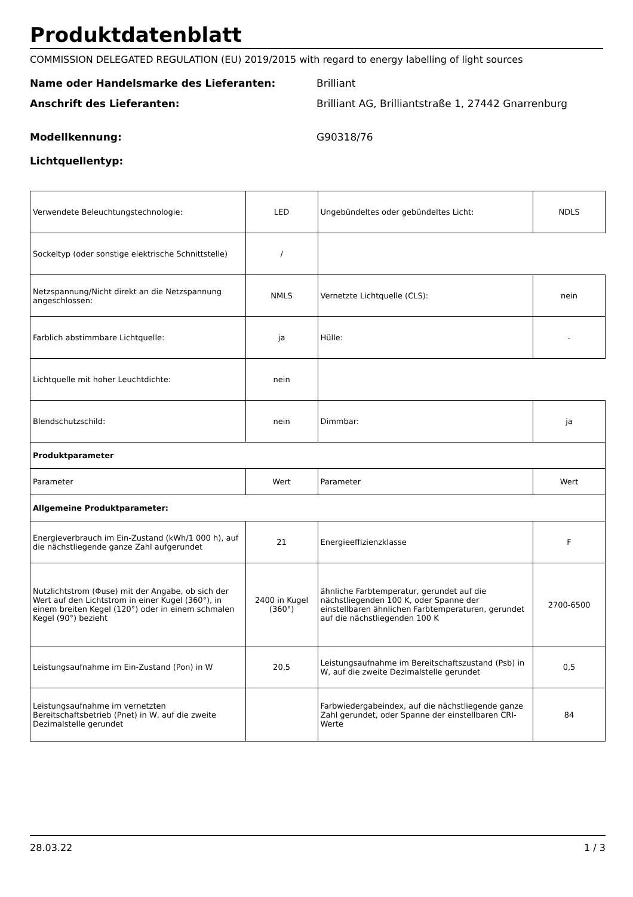Produktdatenblatt
COMMISSION DELEGATED REGULATION (EU) 2019/2015 with regard to energy labelling of light sources
Name oder Handelsmarke des Lieferanten: Brilliant
Anschrift des Lieferanten: Brilliant AG, Brilliantstraße 1, 27442 Gnarrenburg
Modellkennung: G90318/76
Lichtquellentyp:
| Verwendete Beleuchtungstechnologie: | LED | Ungebündeltes oder gebündeltes Licht: | NDLS |
| Sockeltyp (oder sonstige elektrische Schnittstelle) | / | | |
| Netzspannung/Nicht direkt an die Netzspannung angeschlossen: | NMLS | Vernetzte Lichtquelle (CLS): | nein |
| Farblich abstimmbare Lichtquelle: | ja | Hülle: | - |
| Lichtquelle mit hoher Leuchtdichte: | nein | | |
| Blendschutzschild: | nein | Dimmbar: | ja |
| Produktparameter | | | |
| Parameter | Wert | Parameter | Wert |
| Allgemeine Produktparameter: | | | |
| Energieverbrauch im Ein-Zustand (kWh/1 000 h), auf die nächstliegende ganze Zahl aufgerundet | 21 | Energieeffizienzklasse | F |
| Nutzlichtstrom (Φuse) mit der Angabe, ob sich der Wert auf den Lichtstrom in einer Kugel (360°), in einem breiten Kegel (120°) oder in einem schmalen Kegel (90°) bezieht | 2400 in Kugel (360°) | ähnliche Farbtemperatur, gerundet auf die nächstliegenden 100 K, oder Spanne der einstellbaren ähnlichen Farbtemperaturen, gerundet auf die nächstliegenden 100 K | 2700-6500 |
| Leistungsaufnahme im Ein-Zustand (Pon) in W | 20,5 | Leistungsaufnahme im Bereitschaftszustand (Psb) in W, auf die zweite Dezimalstelle gerundet | 0,5 |
| Leistungsaufnahme im vernetzten Bereitschaftsbetrieb (Pnet) in W, auf die zweite Dezimalstelle gerundet | | Farbwiedergabeindex, auf die nächstliegende ganze Zahl gerundet, oder Spanne der einstellbaren CRI-Werte | 84 |
28.03.22 1 / 3